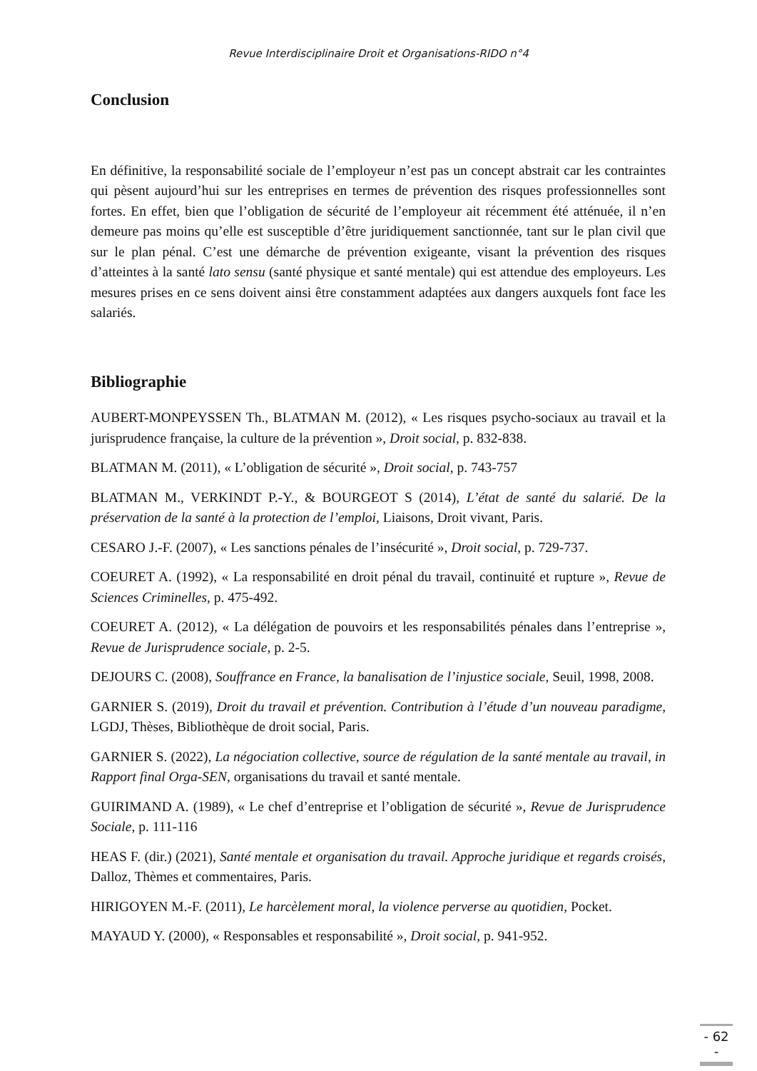Revue Interdisciplinaire Droit et Organisations-RIDO n°4
Conclusion
En définitive, la responsabilité sociale de l’employeur n’est pas un concept abstrait car les contraintes qui pèsent aujourd’hui sur les entreprises en termes de prévention des risques professionnelles sont fortes. En effet, bien que l’obligation de sécurité de l’employeur ait récemment été atténuée, il n’en demeure pas moins qu’elle est susceptible d’être juridiquement sanctionnée, tant sur le plan civil que sur le plan pénal. C’est une démarche de prévention exigeante, visant la prévention des risques d’atteintes à la santé lato sensu (santé physique et santé mentale) qui est attendue des employeurs. Les mesures prises en ce sens doivent ainsi être constamment adaptées aux dangers auxquels font face les salariés.
Bibliographie
AUBERT-MONPEYSSEN Th., BLATMAN M. (2012), « Les risques psycho-sociaux au travail et la jurisprudence française, la culture de la prévention », Droit social, p. 832-838.
BLATMAN M. (2011), « L’obligation de sécurité », Droit social, p. 743-757
BLATMAN M., VERKINDT P.-Y., & BOURGEOT S (2014), L’état de santé du salarié. De la préservation de la santé à la protection de l’emploi, Liaisons, Droit vivant, Paris.
CESARO J.-F. (2007), « Les sanctions pénales de l’insécurité », Droit social, p. 729-737.
COEURET A. (1992), « La responsabilité en droit pénal du travail, continuité et rupture », Revue de Sciences Criminelles, p. 475-492.
COEURET A. (2012), « La délégation de pouvoirs et les responsabilités pénales dans l’entreprise », Revue de Jurisprudence sociale, p. 2-5.
DEJOURS C. (2008), Souffrance en France, la banalisation de l’injustice sociale, Seuil, 1998, 2008.
GARNIER S. (2019), Droit du travail et prévention. Contribution à l’étude d’un nouveau paradigme, LGDJ, Thèses, Bibliothèque de droit social, Paris.
GARNIER S. (2022), La négociation collective, source de régulation de la santé mentale au travail, in Rapport final Orga-SEN, organisations du travail et santé mentale.
GUIRIMAND A. (1989), « Le chef d’entreprise et l’obligation de sécurité », Revue de Jurisprudence Sociale, p. 111-116
HEAS F. (dir.) (2021), Santé mentale et organisation du travail. Approche juridique et regards croisés, Dalloz, Thèmes et commentaires, Paris.
HIRIGOYEN M.-F. (2011), Le harcèlement moral, la violence perverse au quotidien, Pocket.
MAYAUD Y. (2000), « Responsables et responsabilité », Droit social, p. 941-952.
- 62 -